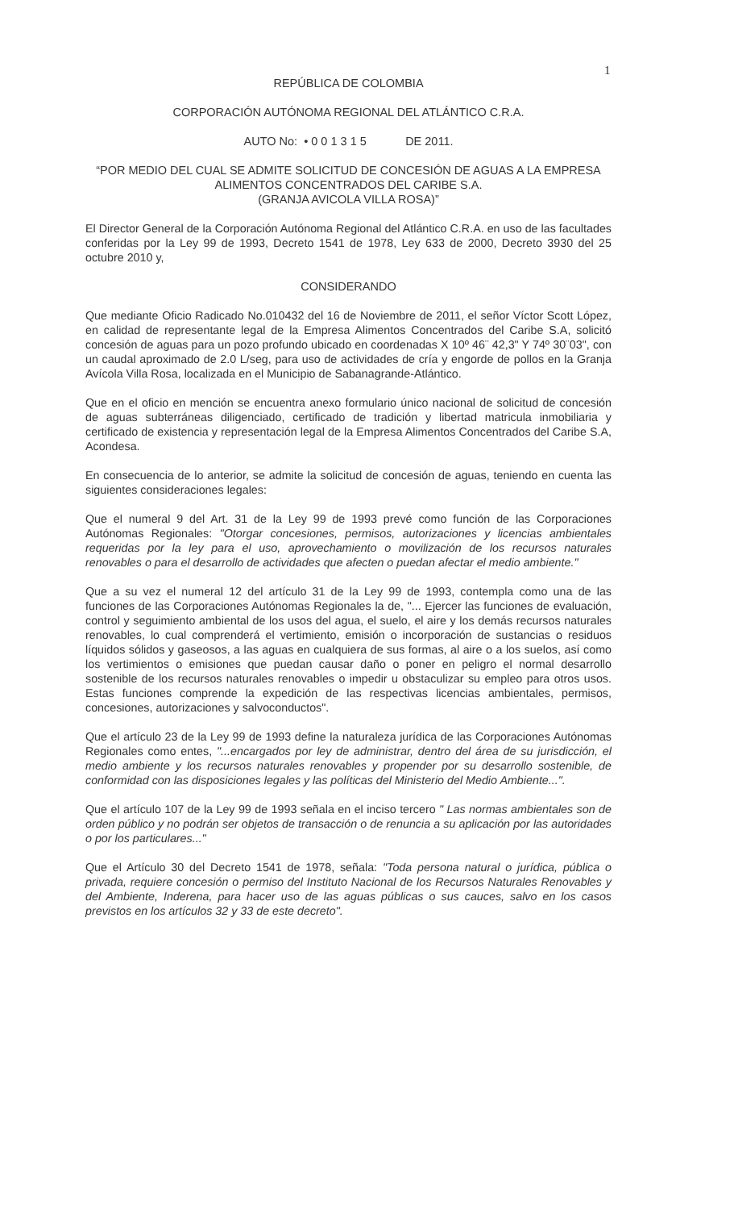1
REPÚBLICA DE COLOMBIA
CORPORACIÓN AUTÓNOMA REGIONAL DEL ATLÁNTICO C.R.A.
AUTO No: • 0 0 1 3 1 5 DE 2011.
“POR MEDIO DEL CUAL SE ADMITE SOLICITUD DE CONCESIÓN DE AGUAS A LA EMPRESA ALIMENTOS CONCENTRADOS DEL CARIBE S.A.
(GRANJA AVICOLA VILLA ROSA)”
El Director General de la Corporación Autónoma Regional del Atlántico C.R.A. en uso de las facultades conferidas por la Ley 99 de 1993, Decreto 1541 de 1978, Ley 633 de 2000, Decreto 3930 del 25 octubre 2010 y,
CONSIDERANDO
Que mediante Oficio Radicado No.010432 del 16 de Noviembre de 2011, el señor Víctor Scott López, en calidad de representante legal de la Empresa Alimentos Concentrados del Caribe S.A, solicitó concesión de aguas para un pozo profundo ubicado en coordenadas X 10º 46¨ 42,3" Y 74º 30¨03", con un caudal aproximado de 2.0 L/seg, para uso de actividades de cría y engorde de pollos en la Granja Avícola Villa Rosa, localizada en el Municipio de Sabanagrande-Atlántico.
Que en el oficio en mención se encuentra anexo formulario único nacional de solicitud de concesión de aguas subterráneas diligenciado, certificado de tradición y libertad matricula inmobiliaria y certificado de existencia y representación legal de la Empresa Alimentos Concentrados del Caribe S.A, Acondesa.
En consecuencia de lo anterior, se admite la solicitud de concesión de aguas, teniendo en cuenta las siguientes consideraciones legales:
Que el numeral 9 del Art. 31 de la Ley 99 de 1993 prevé como función de las Corporaciones Autónomas Regionales: "Otorgar concesiones, permisos, autorizaciones y licencias ambientales requeridas por la ley para el uso, aprovechamiento o movilización de los recursos naturales renovables o para el desarrollo de actividades que afecten o puedan afectar el medio ambiente."
Que a su vez el numeral 12 del artículo 31 de la Ley 99 de 1993, contempla como una de las funciones de las Corporaciones Autónomas Regionales la de, "... Ejercer las funciones de evaluación, control y seguimiento ambiental de los usos del agua, el suelo, el aire y los demás recursos naturales renovables, lo cual comprenderá el vertimiento, emisión o incorporación de sustancias o residuos líquidos sólidos y gaseosos, a las aguas en cualquiera de sus formas, al aire o a los suelos, así como los vertimientos o emisiones que puedan causar daño o poner en peligro el normal desarrollo sostenible de los recursos naturales renovables o impedir u obstaculizar su empleo para otros usos. Estas funciones comprende la expedición de las respectivas licencias ambientales, permisos, concesiones, autorizaciones y salvoconductos".
Que el artículo 23 de la Ley 99 de 1993 define la naturaleza jurídica de las Corporaciones Autónomas Regionales como entes, "...encargados por ley de administrar, dentro del área de su jurisdicción, el medio ambiente y los recursos naturales renovables y propender por su desarrollo sostenible, de conformidad con las disposiciones legales y las políticas del Ministerio del Medio Ambiente...".
Que el artículo 107 de la Ley 99 de 1993 señala en el inciso tercero " Las normas ambientales son de orden público y no podrán ser objetos de transacción o de renuncia a su aplicación por las autoridades o por los particulares..."
Que el Artículo 30 del Decreto 1541 de 1978, señala: "Toda persona natural o jurídica, pública o privada, requiere concesión o permiso del Instituto Nacional de los Recursos Naturales Renovables y del Ambiente, Inderena, para hacer uso de las aguas públicas o sus cauces, salvo en los casos previstos en los artículos 32 y 33 de este decreto".